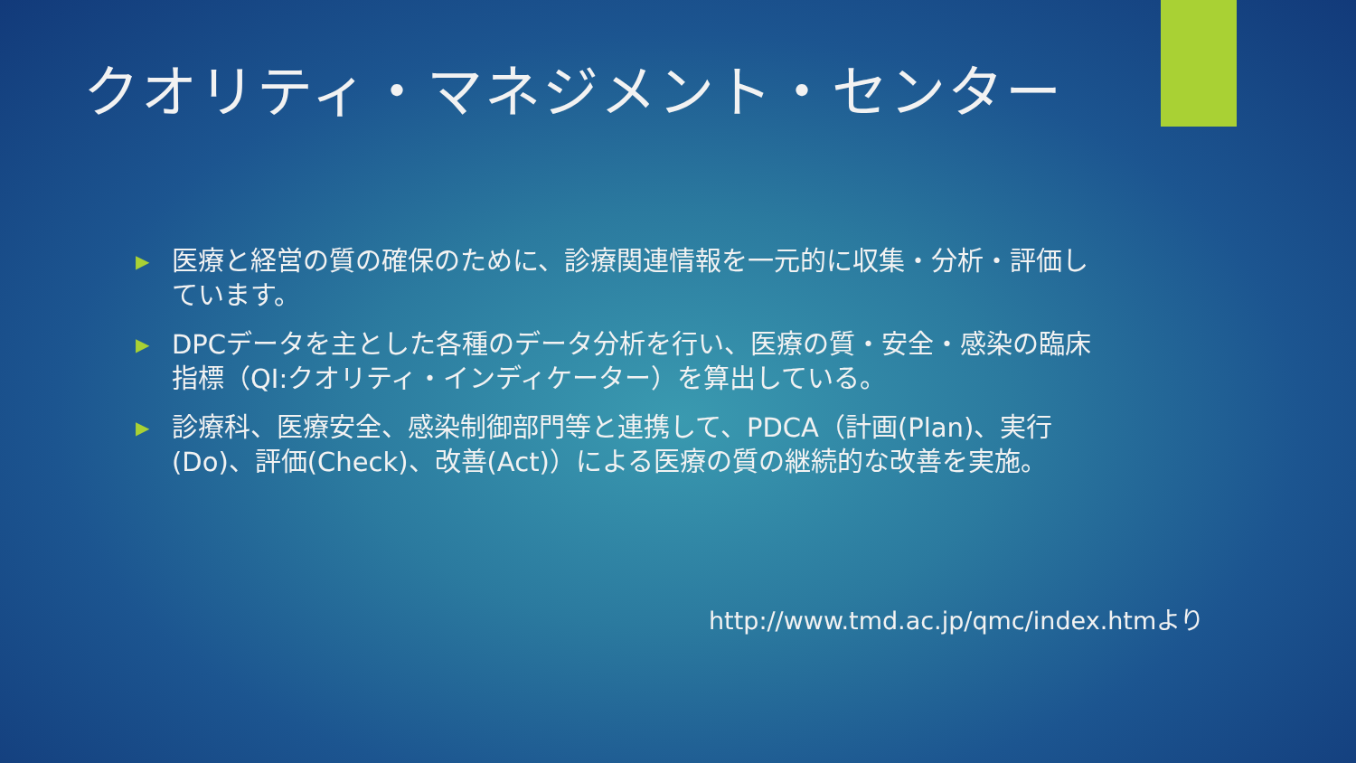クオリティ・マネジメント・センター
▶ 医療と経営の質の確保のために、診療関連情報を一元的に収集・分析・評価しています。
▶ DPCデータを主とした各種のデータ分析を行い、医療の質・安全・感染の臨床指標（QI:クオリティ・インディケーター）を算出している。
▶ 診療科、医療安全、感染制御部門等と連携して、PDCA（計画(Plan)、実行(Do)、評価(Check)、改善(Act)）による医療の質の継続的な改善を実施。
http://www.tmd.ac.jp/qmc/index.htmより